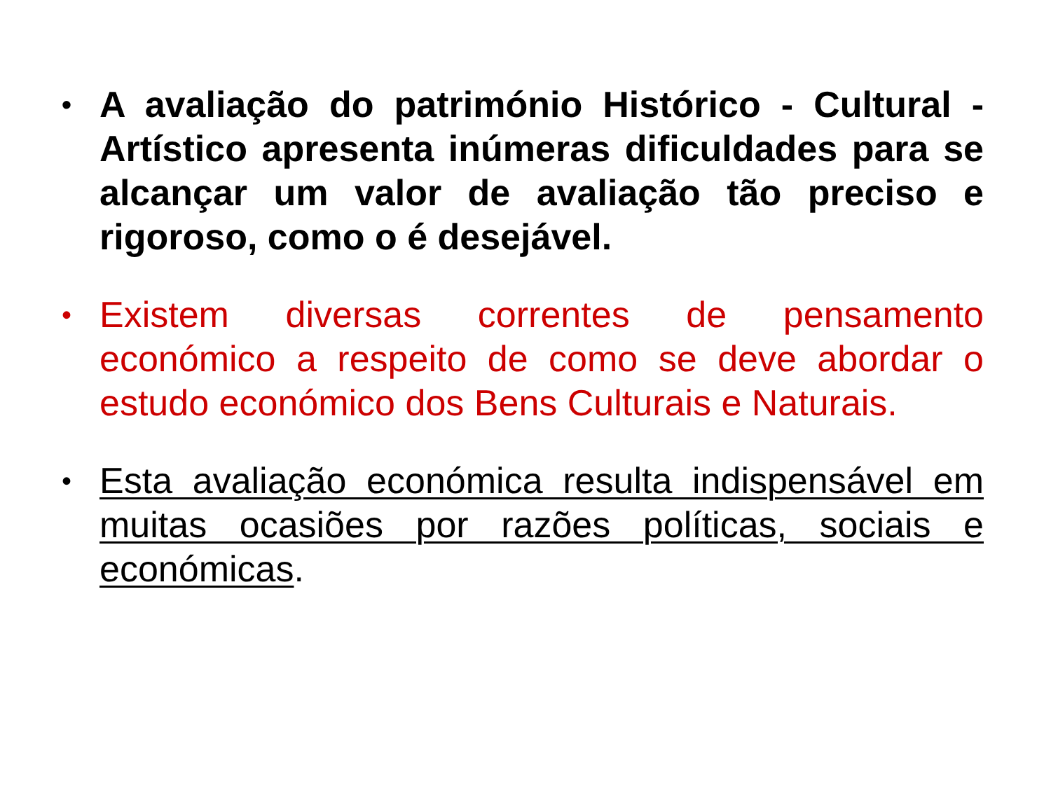• A avaliação do património Histórico - Cultural - Artístico apresenta inúmeras dificuldades para se alcançar um valor de avaliação tão preciso e rigoroso, como o é desejável.
• Existem diversas correntes de pensamento económico a respeito de como se deve abordar o estudo económico dos Bens Culturais e Naturais.
• Esta avaliação económica resulta indispensável em muitas ocasiões por razões políticas, sociais e económicas.